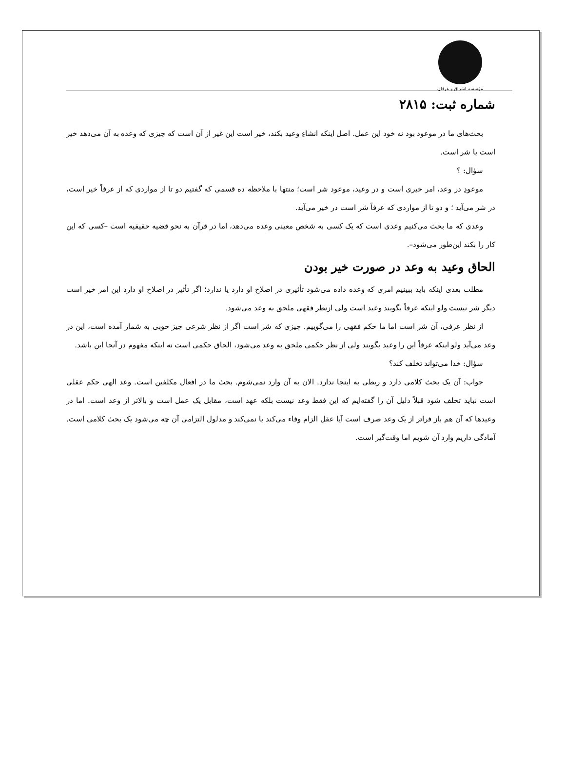مؤسسه اشراق و عرفان
شماره ثبت: ۲۸۱۵
بحث‌های ما در موعود بود نه خود این عمل. اصل اینکه انشاءِ وعید بکند، خیر است این غیر از آن است که چیزی که وعده به آن می‌دهد خیر است یا شر است.
سؤال: ؟
موعودِ در وعد، امر خیری است و در وعید، موعود شر است؛ منتها با ملاحظه ده قسمی که گفتیم دو تا از مواردی که از عرفاً خیر است، در شر می‌آید ؛ و دو تا از مواردی که عرفاً شر است در خیر می‌آید.
وعدی که ما بحث می‌کنیم وعدی است که یک کسی به شخص معینی وعده می‌دهد، اما در قرآن به نحو قضیه حقیقیه است –کسی که این کار را بکند این‌طور می‌شود–.
الحاق وعید به وعد در صورت خیر بودن
مطلب بعدی اینکه باید ببینیم امری که وعده داده می‌شود تأثیری در اصلاح او دارد یا ندارد؛ اگر تأثیر در اصلاح او دارد این امر خیر است دیگر شر نیست ولو اینکه عرفاً بگویند وعید است ولی ازنظر فقهی ملحق به وعد می‌شود.
از نظر عرفی، آن شر است اما ما حکم فقهی را می‌گوییم. چیزی که شر است اگر از نظر شرعی چیز خوبی به شمار آمده است، این در وعد می‌آید ولو اینکه عرفاً این را وعید بگویند ولی از نظر حکمی ملحق به وعد می‌شود، الحاق حکمی است نه اینکه مفهوم در آنجا این باشد.
سؤال: خدا می‌تواند تخلف کند؟
جواب: آن یک بحث کلامی دارد و ربطی به اینجا ندارد. الان به آن وارد نمی‌شوم. بحث ما در افعال مکلفین است. وعد الهی حکم عقلی است نباید تخلف شود قبلاً دلیل آن را گفته‌ایم که این فقط وعد نیست بلکه عهد است، مقابل یک عمل است و بالاتر از وعد است. اما در وعیدها که آن هم باز فراتر از یک وعد صرف است آیا عقل الزام وفاء می‌کند یا نمی‌کند و مدلول التزامی آن چه می‌شود یک بحث کلامی است. آمادگی داریم وارد آن شویم اما وقت‌گیر است.